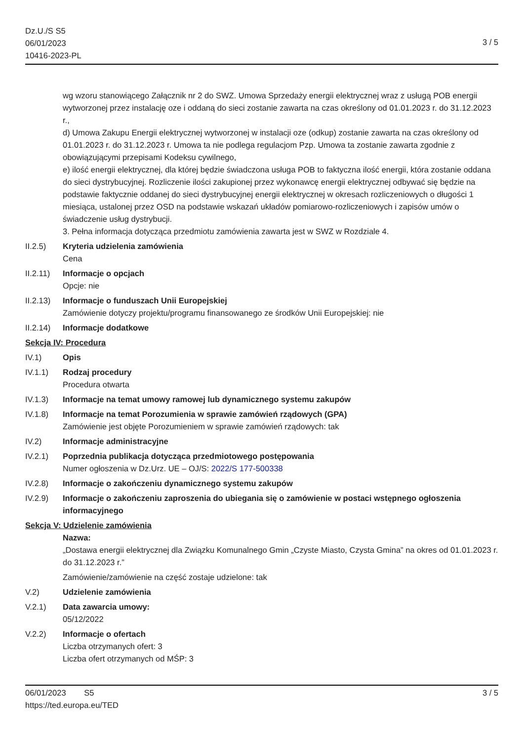Dz.U./S S5
06/01/2023
10416-2023-PL
3 / 5
wg wzoru stanowiącego Załącznik nr 2 do SWZ. Umowa Sprzedaży energii elektrycznej wraz z usługą POB energii wytworzonej przez instalację oze i oddaną do sieci zostanie zawarta na czas określony od 01.01.2023 r. do 31.12.2023 r.,
d) Umowa Zakupu Energii elektrycznej wytworzonej w instalacji oze (odkup) zostanie zawarta na czas określony od 01.01.2023 r. do 31.12.2023 r. Umowa ta nie podlega regulacjom Pzp. Umowa ta zostanie zawarta zgodnie z obowiązującymi przepisami Kodeksu cywilnego,
e) ilość energii elektrycznej, dla której będzie świadczona usługa POB to faktyczna ilość energii, która zostanie oddana do sieci dystrybucyjnej. Rozliczenie ilości zakupionej przez wykonawcę energii elektrycznej odbywać się będzie na podstawie faktycznie oddanej do sieci dystrybucyjnej energii elektrycznej w okresach rozliczeniowych o długości 1 miesiąca, ustalonej przez OSD na podstawie wskazań układów pomiarowo-rozliczeniowych i zapisów umów o świadczenie usług dystrybucji.
3. Pełna informacja dotycząca przedmiotu zamówienia zawarta jest w SWZ w Rozdziale 4.
II.2.5) Kryteria udzielenia zamówienia
Cena
II.2.11)
Informacje o opcjach
Opcje: nie
II.2.13)
Informacje o funduszach Unii Europejskiej
Zamówienie dotyczy projektu/programu finansowanego ze środków Unii Europejskiej: nie
II.2.14)
Informacje dodatkowe
Sekcja IV: Procedura
IV.1) Opis
IV.1.1) Rodzaj procedury
Procedura otwarta
IV.1.3) Informacje na temat umowy ramowej lub dynamicznego systemu zakupów
IV.1.8) Informacje na temat Porozumienia w sprawie zamówień rządowych (GPA)
Zamówienie jest objęte Porozumieniem w sprawie zamówień rządowych: tak
IV.2) Informacje administracyjne
IV.2.1) Poprzednia publikacja dotycząca przedmiotowego postępowania
Numer ogłoszenia w Dz.Urz. UE – OJ/S: 2022/S 177-500338
IV.2.8) Informacje o zakończeniu dynamicznego systemu zakupów
IV.2.9) Informacje o zakończeniu zaproszenia do ubiegania się o zamówienie w postaci wstępnego ogłoszenia informacyjnego
Sekcja V: Udzielenie zamówienia
Nazwa:
„Dostawa energii elektrycznej dla Związku Komunalnego Gmin „Czyste Miasto, Czysta Gmina” na okres od 01.01.2023 r. do 31.12.2023 r.”
Zamówienie/zamówienie na część zostaje udzielone: tak
V.2) Udzielenie zamówienia
V.2.1) Data zawarcia umowy:
05/12/2022
V.2.2) Informacje o ofertach
Liczba otrzymanych ofert: 3
Liczba ofert otrzymanych od MŚP: 3
06/01/2023 S5
https://ted.europa.eu/TED
3 / 5